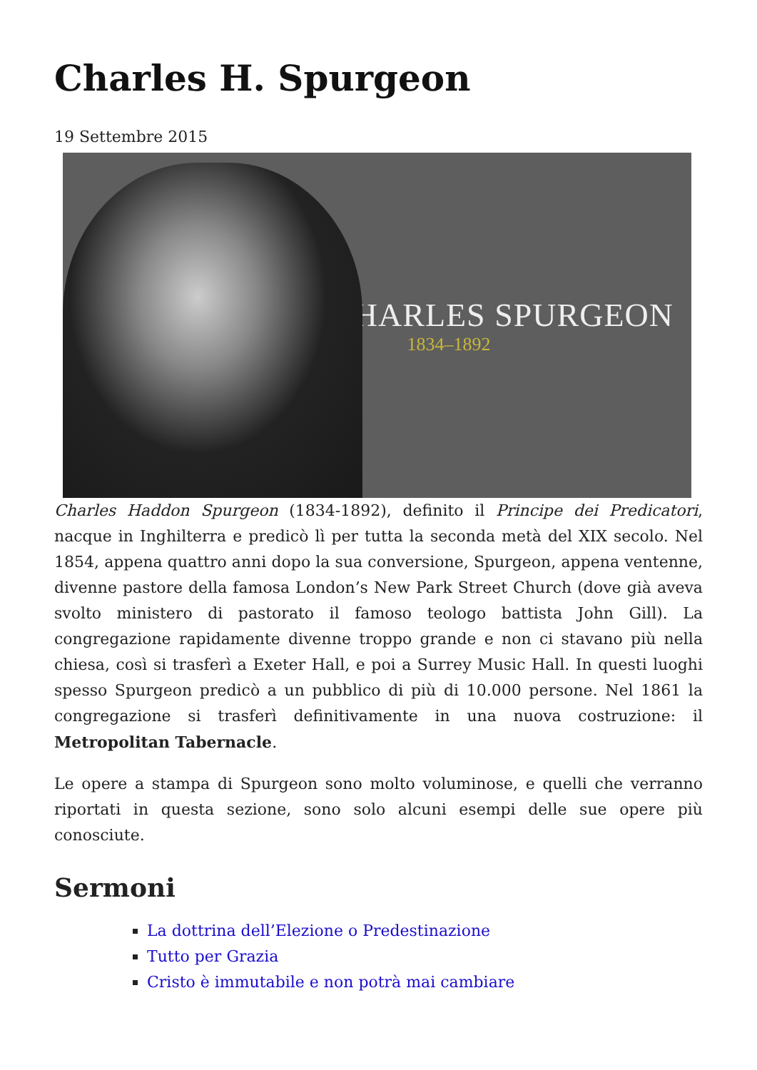Charles H. Spurgeon
19 Settembre 2015
CHARLES SPURGEON
1834–1892
Charles Haddon Spurgeon (1834-1892), definito il Principe dei Predicatori, nacque in Inghilterra e predicò lì per tutta la seconda metà del XIX secolo. Nel 1854, appena quattro anni dopo la sua conversione, Spurgeon, appena ventenne, divenne pastore della famosa London’s New Park Street Church (dove già aveva svolto ministero di pastorato il famoso teologo battista John Gill). La congregazione rapidamente divenne troppo grande e non ci stavano più nella chiesa, così si trasferì a Exeter Hall, e poi a Surrey Music Hall. In questi luoghi spesso Spurgeon predicò a un pubblico di più di 10.000 persone. Nel 1861 la congregazione si trasferì definitivamente in una nuova costruzione: il Metropolitan Tabernacle.
Le opere a stampa di Spurgeon sono molto voluminose, e quelli che verranno riportati in questa sezione, sono solo alcuni esempi delle sue opere più conosciute.
Sermoni
La dottrina dell’Elezione o Predestinazione
Tutto per Grazia
Cristo è immutabile e non potrà mai cambiare